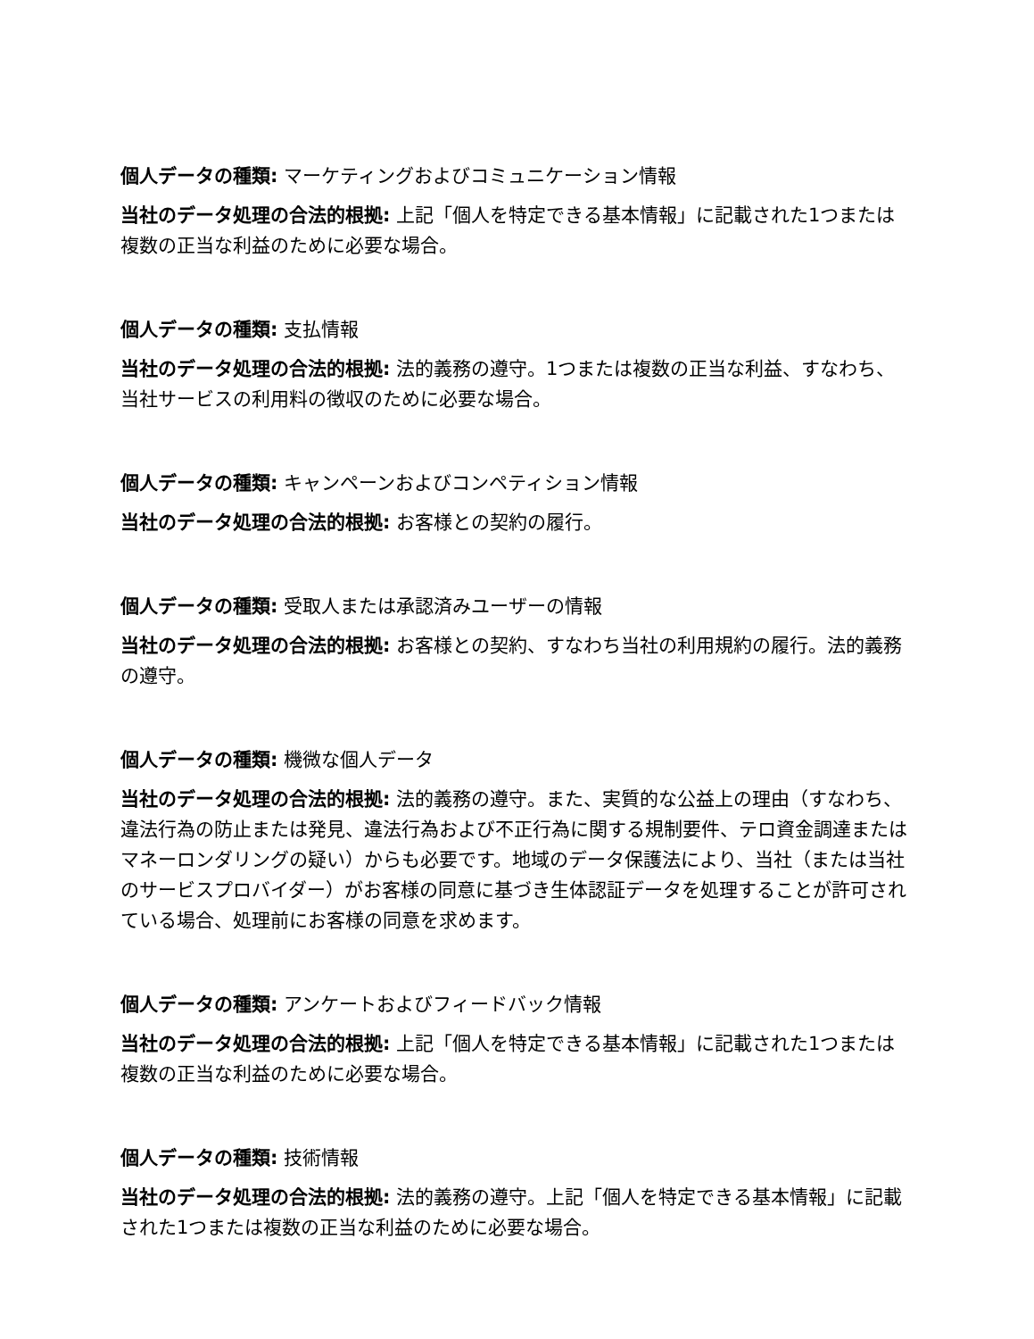個人データの種類: マーケティングおよびコミュニケーション情報
当社のデータ処理の合法的根拠: 上記「個人を特定できる基本情報」に記載された1つまたは複数の正当な利益のために必要な場合。
個人データの種類: 支払情報
当社のデータ処理の合法的根拠: 法的義務の遵守。1つまたは複数の正当な利益、すなわち、当社サービスの利用料の徴収のために必要な場合。
個人データの種類: キャンペーンおよびコンペティション情報
当社のデータ処理の合法的根拠: お客様との契約の履行。
個人データの種類: 受取人または承認済みユーザーの情報
当社のデータ処理の合法的根拠: お客様との契約、すなわち当社の利用規約の履行。法的義務の遵守。
個人データの種類: 機微な個人データ
当社のデータ処理の合法的根拠: 法的義務の遵守。また、実質的な公益上の理由（すなわち、違法行為の防止または発見、違法行為および不正行為に関する規制要件、テロ資金調達またはマネーロンダリングの疑い）からも必要です。地域のデータ保護法により、当社（または当社のサービスプロバイダー）がお客様の同意に基づき生体認証データを処理することが許可されている場合、処理前にお客様の同意を求めます。
個人データの種類: アンケートおよびフィードバック情報
当社のデータ処理の合法的根拠: 上記「個人を特定できる基本情報」に記載された1つまたは複数の正当な利益のために必要な場合。
個人データの種類: 技術情報
当社のデータ処理の合法的根拠: 法的義務の遵守。上記「個人を特定できる基本情報」に記載された1つまたは複数の正当な利益のために必要な場合。